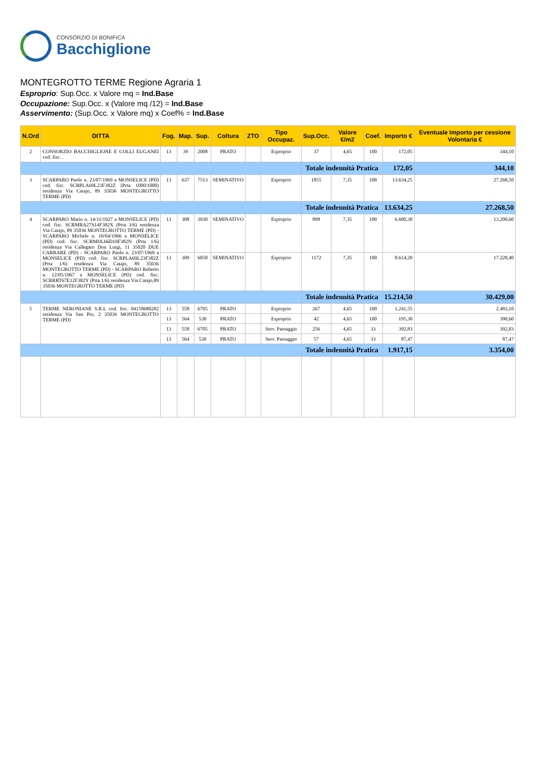CONSORZIO DI BONIFICA
Bacchiglione
MONTEGROTTO TERME Regione Agraria 1
Esproprio: Sup.Occ. x Valore mq = Ind.Base
Occupazione: Sup.Occ. x (Valore mq /12) = Ind.Base
Asservimento: (Sup.Occ. x Valore mq) x Coef% = Ind.Base
| N.Ord | DITTA | Fog. | Map. | Sup. | Coltura | ZTO | Tipo Occupaz. | Sup.Occ. | Valore €/m2 | Coef. | Importo € | Eventuale Importo per cessione Volontaria € |
| --- | --- | --- | --- | --- | --- | --- | --- | --- | --- | --- | --- | --- |
| 2 | CONSORZIO BACCHIGLIONE E COLLI EUGANEI cod. fisc. . | 13 | 39 | 2008 | PRATO | | Esproprio | 37 | 4,65 | 100 | 172,05 | 344,10 |
| | | | | | | | | Totale indennità Pratica | | | 172,05 | 344,10 |
| 3 | SCARPARO Paolo n. 23/07/1969 a MONSELICE (PD) cod. fisc. SCRPLA69L23F382Z (Prta 1000/1000) residenza Via Catajo, 89 35036 MONTEGROTTO TERME (PD) | 13 | 637 | 7513 | SEMINATIVO | | Esproprio | 1855 | 7,35 | 100 | 13.634,25 | 27.268,50 |
| | | | | | | | | Totale indennità Pratica | | | 13.634,25 | 27.268,50 |
| 4 | SCARPARO Mario n. 14/11/1927 a MONSELICE (PD) cod. fisc. SCRMRA27S14F382X (Prta 3/6) residenza Via Catajo, 89 35036 MONTEGROTTO TERME (PD) - SCARPARO Michele n. 10/04/1966 a MONSELICE (PD) cod. fisc. SCRMHL66D10F382N (Prta 1/6) residenza Via Callegaro Don Luigi, 11 35020 DUE CARRARE (PD) - SCARPARO Paolo n. 23/07/1969 a MONSELICE (PD) cod. fisc. SCRPLA69L23F382Z (Prta 1/6) residenza Via Catajo, 89 35036 MONTEGROTTO TERME (PD) - SCARPARO Roberto n. 12/05/1967 a MONSELICE (PD) cod. fisc. SCRRRT67E12F382Y (Prta 1/6) residenza Via Catajo,89 35036 MONTEGROTTO TERME (PD) | 13 | 308 | 3930 | SEMINATIVO | | Esproprio | 898 | 7,35 | 100 | 6.600,30 | 13.200,60 |
| | | 13 | 309 | 6050 | SEMINATIVO | | Esproprio | 1172 | 7,35 | 100 | 8.614,20 | 17.228,40 |
| | | | | | | | | Totale indennità Pratica | | | 15.214,50 | 30.429,00 |
| 5 | TERME NERONIANE S.R.L cod. fisc. 04158680282 residenza Via San Pio, 2 35036 MONTEGROTTO TERME (PD) | 13 | 558 | 6705 | PRATO | | Esproprio | 267 | 4,65 | 100 | 1.241,55 | 2.483,10 |
| | | 13 | 564 | 530 | PRATO | | Esproprio | 42 | 4,65 | 100 | 195,30 | 390,60 |
| | | 13 | 558 | 6705 | PRATO | | Serv. Passaggio | 256 | 4,65 | 33 | 392,83 | 392,83 |
| | | 13 | 564 | 530 | PRATO | | Serv. Passaggio | 57 | 4,65 | 33 | 87,47 | 87,47 |
| | | | | | | | | Totale indennità Pratica | | | 1.917,15 | 3.354,00 |